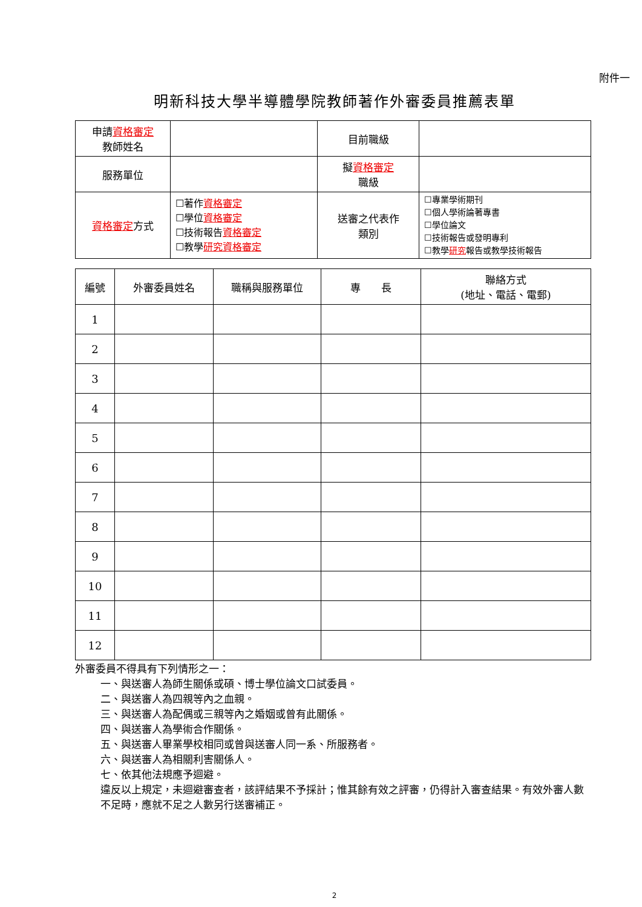附件一
明新科技大學半導體學院教師著作外審委員推薦表單
| 申請 資格審定 教師姓名 | | 目前職級 | |
| 服務單位 | | 擬 資格審定 職級 | |
| 資格審定 方式 | ☐著作 資格審定 ☐學位 資格審定 ☐技術報告 資格審定 ☐教學 研究資格審定 | 送審之代表作 類別 | ☐專業學術期刊 ☐個人學術論著專書 ☐學位論文 ☐技術報告或發明專利 ☐教學 研究 報告或教學技術報告 |
| 編號 | 外審委員姓名 | 職稱與服務單位 | 專 長 | 聯絡方式 (地址、電話、電郵) |
| --- | --- | --- | --- | --- |
| 1 | | | | |
| 2 | | | | |
| 3 | | | | |
| 4 | | | | |
| 5 | | | | |
| 6 | | | | |
| 7 | | | | |
| 8 | | | | |
| 9 | | | | |
| 10 | | | | |
| 11 | | | | |
| 12 | | | | |
外審委員不得具有下列情形之一：
一、與送審人為師生關係或碩、博士學位論文口試委員。
二、與送審人為四親等內之血親。
三、與送審人為配偶或三親等內之婚姻或曾有此關係。
四、與送審人為學術合作關係。
五、與送審人畢業學校相同或曾與送審人同一系、所服務者。
六、與送審人為相關利害關係人。
七、依其他法規應予迴避。
違反以上規定，未迴避審查者，該評結果不予採計；惟其餘有效之評審，仍得計入審查結果。有效外審人數不足時，應就不足之人數另行送審補正。
2